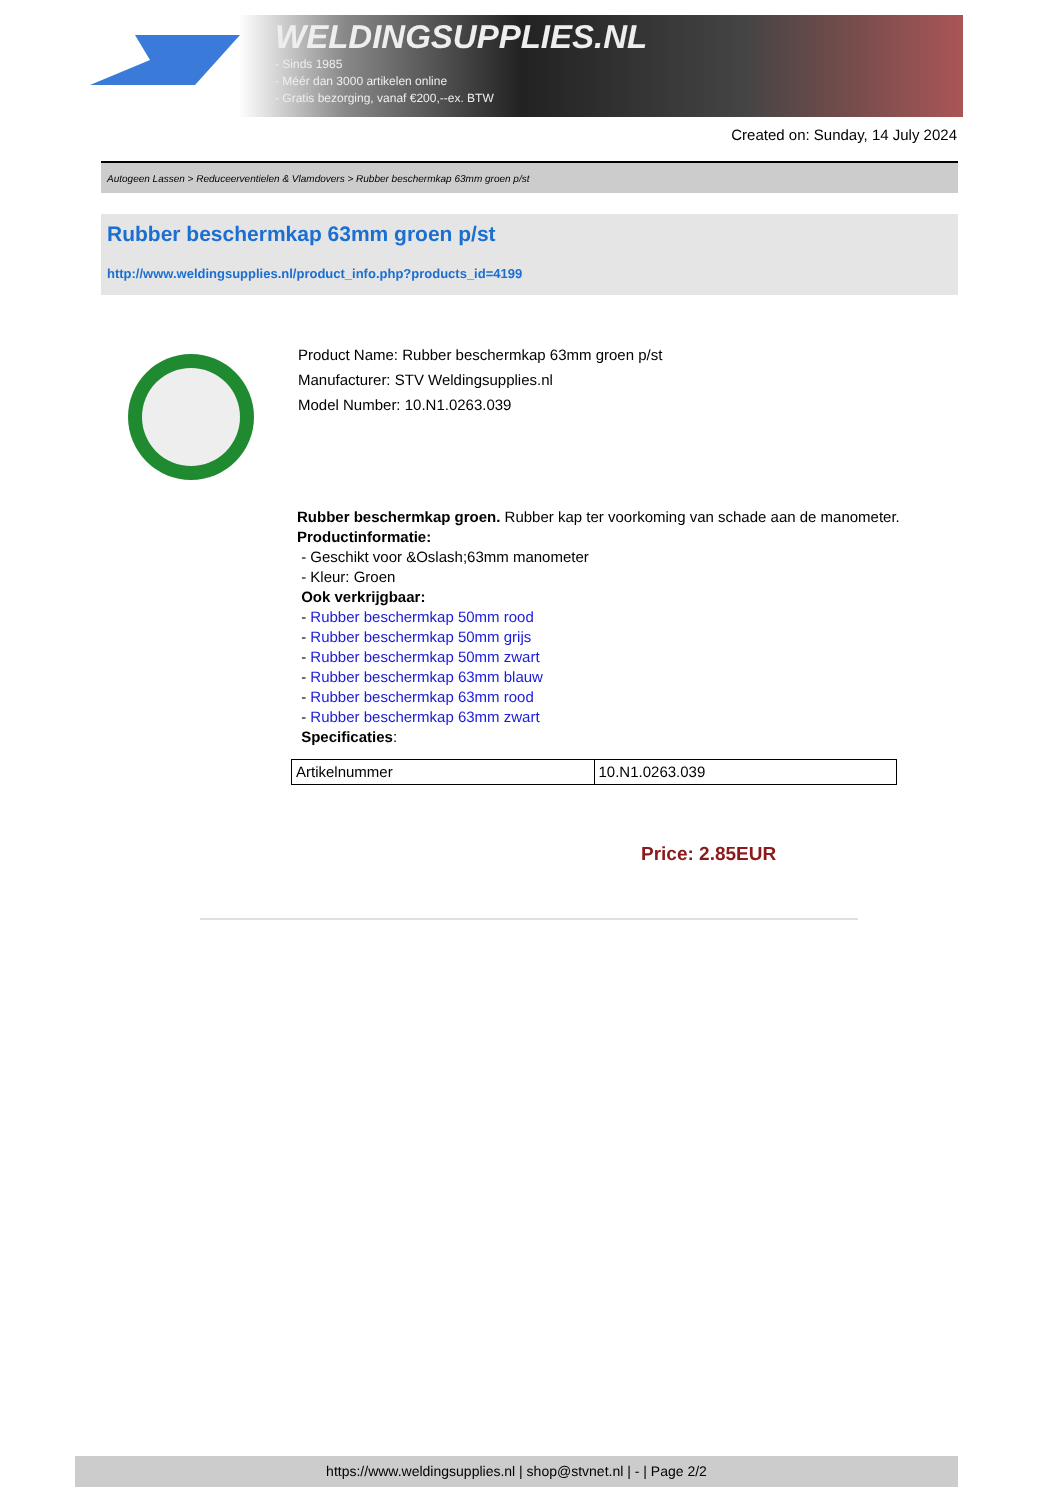WELDINGSUPPLIES.NL
- Sinds 1985
- Méér dan 3000 artikelen online
- Gratis bezorging, vanaf €200,--ex. BTW
Created on: Sunday, 14 July 2024
Autogeen Lassen > Reduceerventielen & Vlamdovers > Rubber beschermkap 63mm groen p/st
Rubber beschermkap 63mm groen p/st
http://www.weldingsupplies.nl/product_info.php?products_id=4199
Product Name: Rubber beschermkap 63mm groen p/st
Manufacturer: STV Weldingsupplies.nl
Model Number: 10.N1.0263.039
Rubber beschermkap groen. Rubber kap ter voorkoming van schade aan de manometer.
Productinformatie:
- Geschikt voor &Oslash;63mm manometer
- Kleur: Groen
Ook verkrijgbaar:
- Rubber beschermkap 50mm rood
- Rubber beschermkap 50mm grijs
- Rubber beschermkap 50mm zwart
- Rubber beschermkap 63mm blauw
- Rubber beschermkap 63mm rood
- Rubber beschermkap 63mm zwart
Specificaties:
| Artikelnummer | 10.N1.0263.039 |
Price: 2.85EUR
https://www.weldingsupplies.nl | shop@stvnet.nl | - | Page 2/2